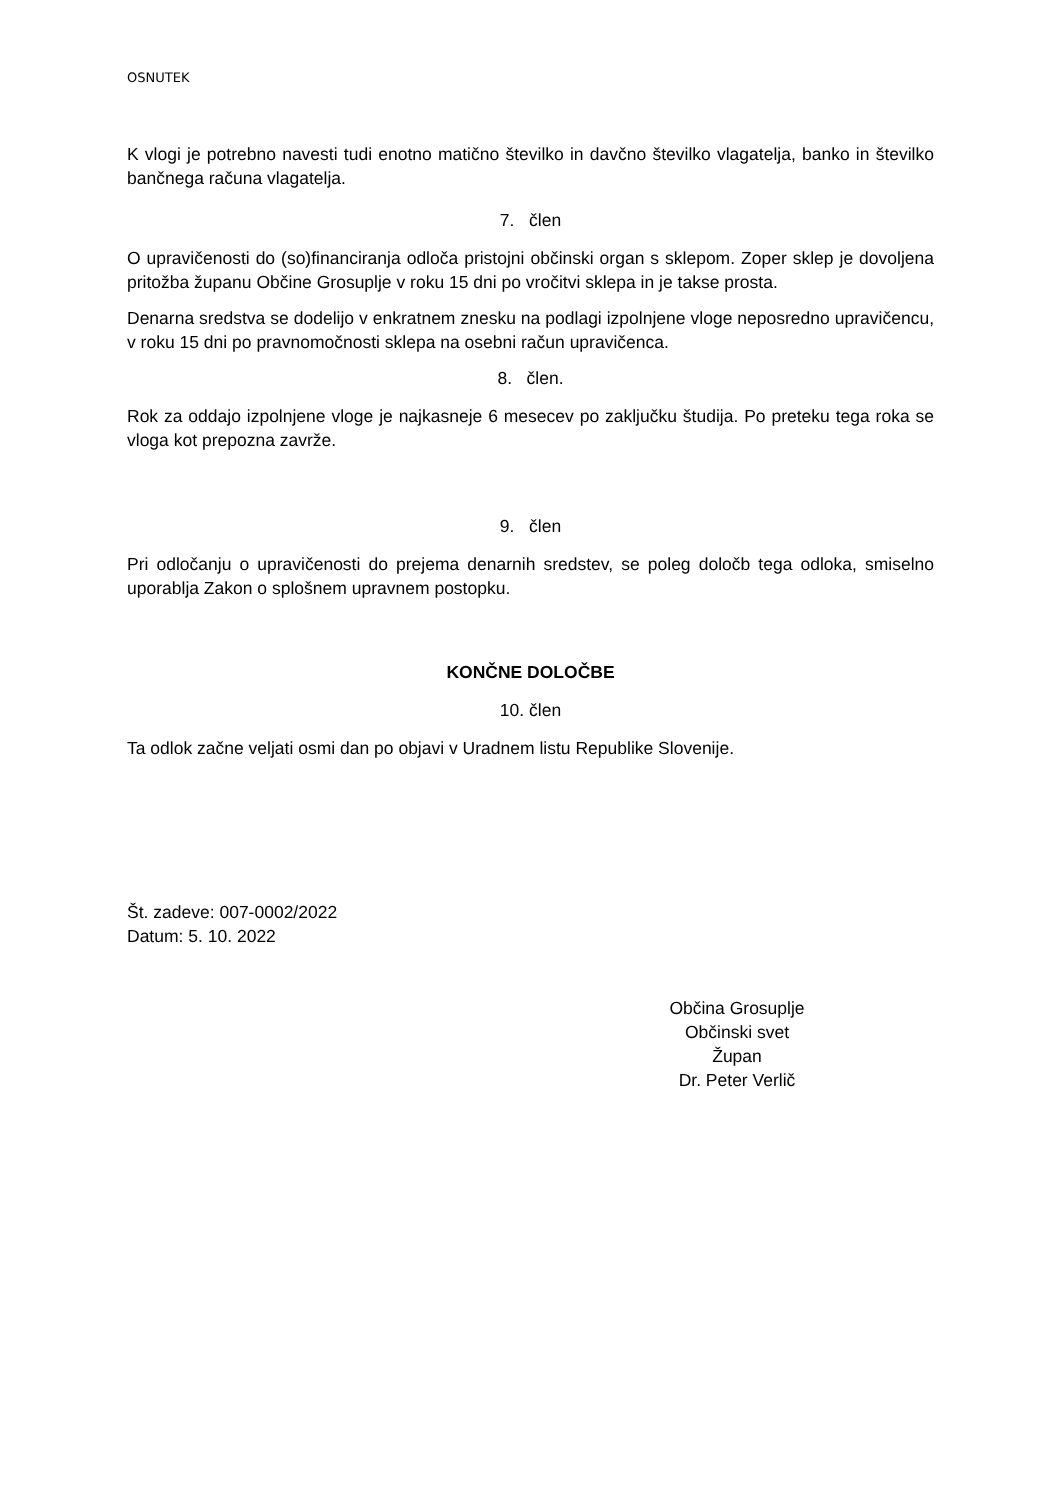OSNUTEK
K vlogi je potrebno navesti tudi enotno matično številko in davčno številko vlagatelja, banko in številko bančnega računa vlagatelja.
7. člen
O upravičenosti do (so)financiranja odloča pristojni občinski organ s sklepom. Zoper sklep je dovoljena pritožba županu Občine Grosuplje v roku 15 dni po vročitvi sklepa in je takse prosta.
Denarna sredstva se dodelijo v enkratnem znesku na podlagi izpolnjene vloge neposredno upravičencu, v roku 15 dni po pravnomočnosti sklepa na osebni račun upravičenca.
8. člen.
Rok za oddajo izpolnjene vloge je najkasneje 6 mesecev po zaključku študija. Po preteku tega roka se vloga kot prepozna zavrže.
9. člen
Pri odločanju o upravičenosti do prejema denarnih sredstev, se poleg določb tega odloka, smiselno uporablja Zakon o splošnem upravnem postopku.
KONČNE DOLOČBE
10. člen
Ta odlok začne veljati osmi dan po objavi v Uradnem listu Republike Slovenije.
Št. zadeve: 007-0002/2022
Datum: 5. 10. 2022
Občina Grosuplje
Občinski svet
Župan
Dr. Peter Verlič